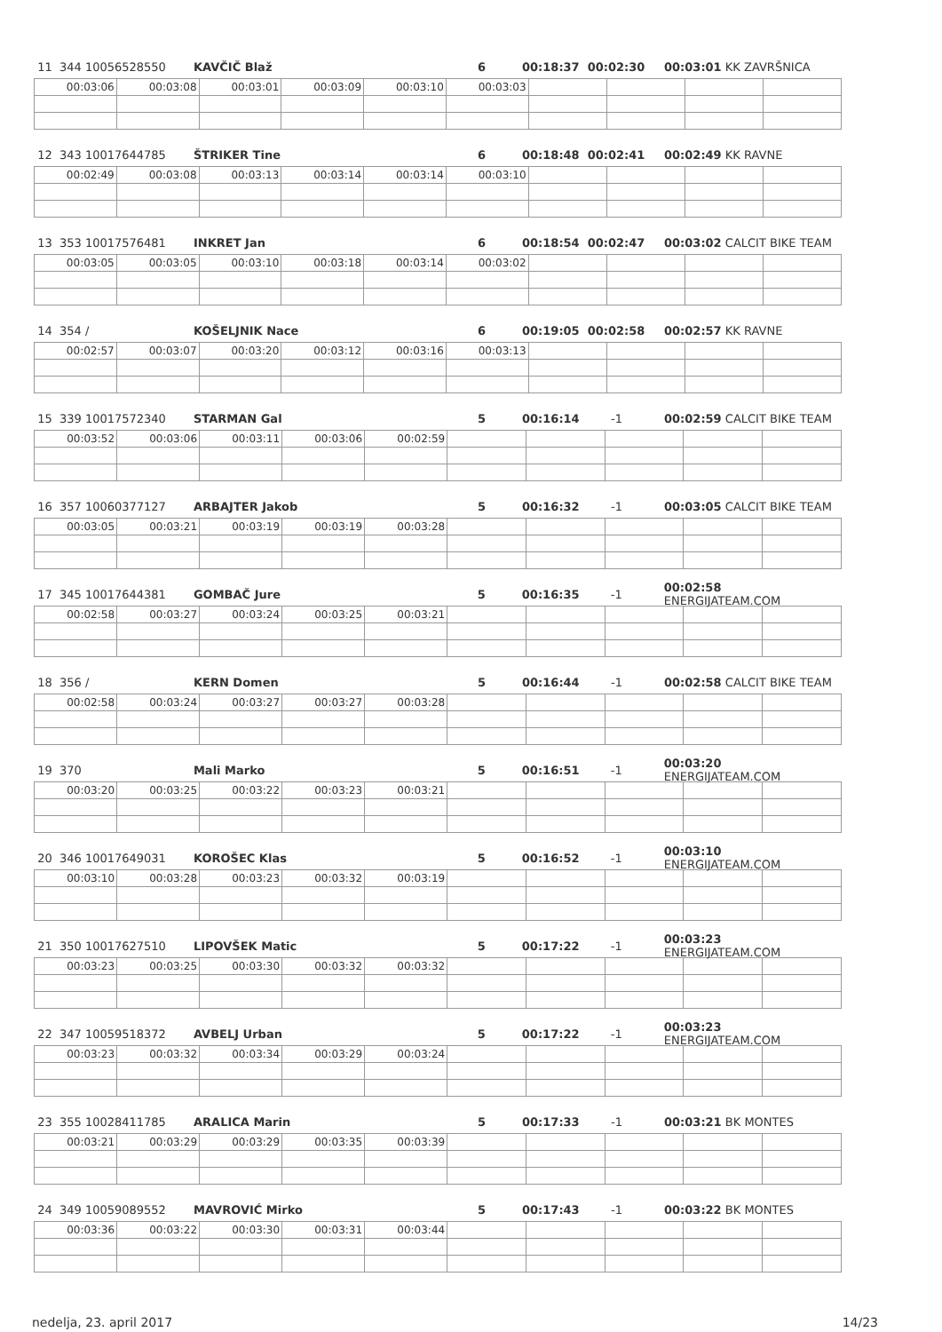11 344 10056528550 KAVČIČ Blaž 6 00:18:37 00:02:30 00:03:01 KK ZAVRŠNICA
| 00:03:06 | 00:03:08 | 00:03:01 | 00:03:09 | 00:03:10 | 00:03:03 | | | | |
12 343 10017644785 ŠTRIKER Tine 6 00:18:48 00:02:41 00:02:49 KK RAVNE
| 00:02:49 | 00:03:08 | 00:03:13 | 00:03:14 | 00:03:14 | 00:03:10 | | | | |
13 353 10017576481 INKRET Jan 6 00:18:54 00:02:47 00:03:02 CALCIT BIKE TEAM
| 00:03:05 | 00:03:05 | 00:03:10 | 00:03:18 | 00:03:14 | 00:03:02 | | | | |
14 354 / KOŠELJNIK Nace 6 00:19:05 00:02:58 00:02:57 KK RAVNE
| 00:02:57 | 00:03:07 | 00:03:20 | 00:03:12 | 00:03:16 | 00:03:13 | | | | |
15 339 10017572340 STARMAN Gal 5 00:16:14 -1 00:02:59 CALCIT BIKE TEAM
| 00:03:52 | 00:03:06 | 00:03:11 | 00:03:06 | 00:02:59 | | | | | |
16 357 10060377127 ARBAJTER Jakob 5 00:16:32 -1 00:03:05 CALCIT BIKE TEAM
| 00:03:05 | 00:03:21 | 00:03:19 | 00:03:19 | 00:03:28 | | | | | |
17 345 10017644381 GOMBAČ Jure 5 00:16:35 -1 00:02:58 ENERGIJATEAM.COM
| 00:02:58 | 00:03:27 | 00:03:24 | 00:03:25 | 00:03:21 | | | | | |
18 356 / KERN Domen 5 00:16:44 -1 00:02:58 CALCIT BIKE TEAM
| 00:02:58 | 00:03:24 | 00:03:27 | 00:03:27 | 00:03:28 | | | | | |
19 370 Mali Marko 5 00:16:51 -1 00:03:20 ENERGIJATEAM.COM
| 00:03:20 | 00:03:25 | 00:03:22 | 00:03:23 | 00:03:21 | | | | | |
20 346 10017649031 KOROŠEC Klas 5 00:16:52 -1 00:03:10 ENERGIJATEAM.COM
| 00:03:10 | 00:03:28 | 00:03:23 | 00:03:32 | 00:03:19 | | | | | |
21 350 10017627510 LIPOVŠEK Matic 5 00:17:22 -1 00:03:23 ENERGIJATEAM.COM
| 00:03:23 | 00:03:25 | 00:03:30 | 00:03:32 | 00:03:32 | | | | | |
22 347 10059518372 AVBELJ Urban 5 00:17:22 -1 00:03:23 ENERGIJATEAM.COM
| 00:03:23 | 00:03:32 | 00:03:34 | 00:03:29 | 00:03:24 | | | | | |
23 355 10028411785 ARALICA Marin 5 00:17:33 -1 00:03:21 BK MONTES
| 00:03:21 | 00:03:29 | 00:03:29 | 00:03:35 | 00:03:39 | | | | | |
24 349 10059089552 MAVROVIĆ Mirko 5 00:17:43 -1 00:03:22 BK MONTES
| 00:03:36 | 00:03:22 | 00:03:30 | 00:03:31 | 00:03:44 | | | | | |
nedelja, 23. april 2017 14/23